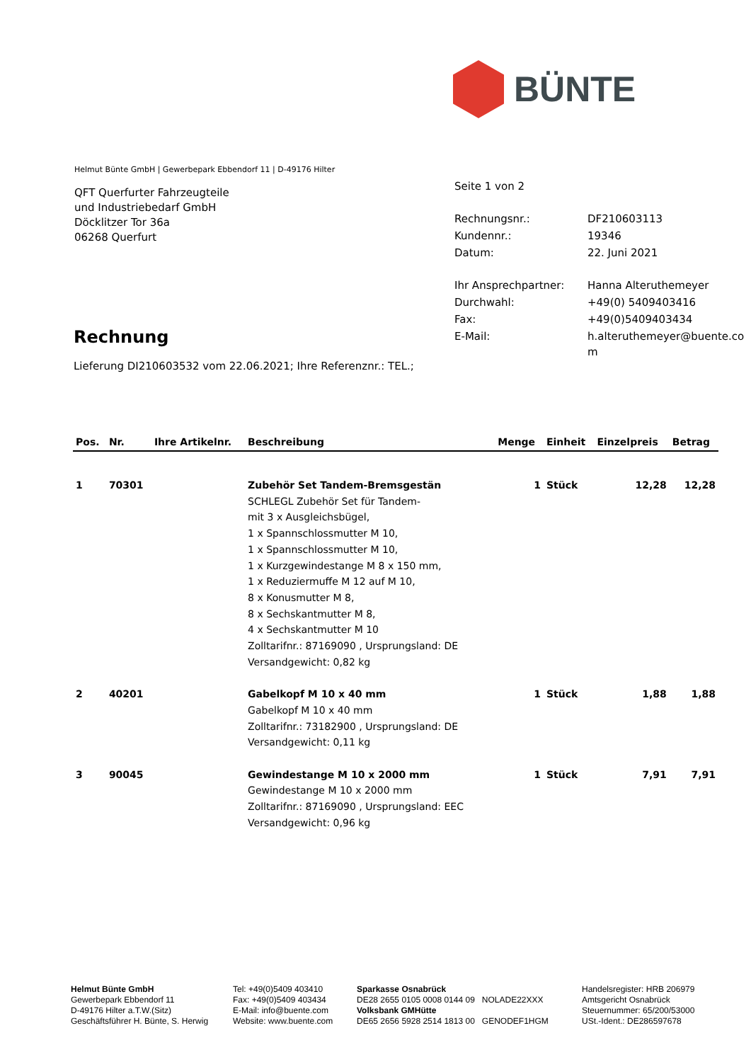BÜNTE
Helmut Bünte GmbH | Gewerbepark Ebbendorf 11 | D-49176 Hilter
QFT Querfurter Fahrzeugteile
und Industriebedarf GmbH
Döcklitzer Tor 36a
06268 Querfurt
| Seite 1 von 2 | |
| Rechnungsnr.: | DF210603113 |
| Kundennr.: | 19346 |
| Datum: | 22. Juni 2021 |
| Ihr Ansprechpartner: | Hanna Alteruthemeyer |
| Durchwahl: | +49(0) 5409403416 |
| Fax: | +49(0)5409403434 |
| E-Mail: | h.alteruthemeyer@buente.co m |
Rechnung
Lieferung DI210603532 vom 22.06.2021; Ihre Referenznr.: TEL.;
| Pos. | Nr. | Ihre Artikelnr. | Beschreibung | Menge | Einheit | Einzelpreis | Betrag |
| --- | --- | --- | --- | --- | --- | --- | --- |
| 1 | 70301 | | Zubehör Set Tandem-Bremsgestän SCHLEGL Zubehör Set für Tandem- mit 3 x Ausgleichsbügel, 1 x Spannschlossmutter M 10, 1 x Spannschlossmutter M 10, 1 x Kurzgewindestange M 8 x 150 mm, 1 x Reduziermuffe M 12 auf M 10, 8 x Konusmutter M 8, 8 x Sechskantmutter M 8, 4 x Sechskantmutter M 10 Zolltarifnr.: 87169090 , Ursprungsland: DE Versandgewicht: 0,82 kg | 1 | Stück | 12,28 | 12,28 |
| 2 | 40201 | | Gabelkopf M 10 x 40 mm Gabelkopf M 10 x 40 mm Zolltarifnr.: 73182900 , Ursprungsland: DE Versandgewicht: 0,11 kg | 1 | Stück | 1,88 | 1,88 |
| 3 | 90045 | | Gewindestange M 10 x 2000 mm Gewindestange M 10 x 2000 mm Zolltarifnr.: 87169090 , Ursprungsland: EEC Versandgewicht: 0,96 kg | 1 | Stück | 7,91 | 7,91 |
Helmut Bünte GmbH
Gewerbepark Ebbendorf 11
D-49176 Hilter a.T.W.(Sitz)
Geschäftsführer H. Bünte, S. Herwig
Tel: +49(0)5409 403410
Fax: +49(0)5409 403434
E-Mail: info@buente.com
Website: www.buente.com
Sparkasse Osnabrück
DE28 2655 0105 0008 0144 09 NOLADE22XXX
Volksbank GMHütte
DE65 2656 5928 2514 1813 00 GENODEF1HGM
Handelsregister: HRB 206979
Amtsgericht Osnabrück
Steuernummer: 65/200/53000
USt.-Ident.: DE286597678